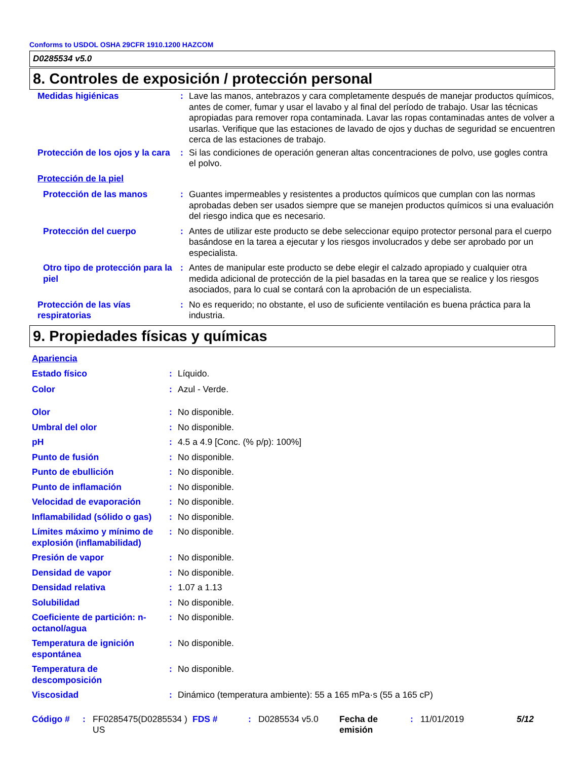Conforms to USDOL OSHA 29CFR 1910.1200 HAZCOM
D0285534 v5.0
8. Controles de exposición / protección personal
| Medidas higiénicas | : | Lave las manos, antebrazos y cara completamente después de manejar productos químicos, antes de comer, fumar y usar el lavabo y al final del período de trabajo. Usar las técnicas apropiadas para remover ropa contaminada. Lavar las ropas contaminadas antes de volver a usarlas. Verifique que las estaciones de lavado de ojos y duchas de seguridad se encuentren cerca de las estaciones de trabajo. |
| Protección de los ojos y la cara | : | Si las condiciones de operación generan altas concentraciones de polvo, use gogles contra el polvo. |
| Protección de la piel | | |
| Protección de las manos | : | Guantes impermeables y resistentes a productos químicos que cumplan con las normas aprobadas deben ser usados siempre que se manejen productos químicos si una evaluación del riesgo indica que es necesario. |
| Protección del cuerpo | : | Antes de utilizar este producto se debe seleccionar equipo protector personal para el cuerpo basándose en la tarea a ejecutar y los riesgos involucrados y debe ser aprobado por un especialista. |
| Otro tipo de protección para la piel | : | Antes de manipular este producto se debe elegir el calzado apropiado y cualquier otra medida adicional de protección de la piel basadas en la tarea que se realice y los riesgos asociados, para lo cual se contará con la aprobación de un especialista. |
| Protección de las vías respiratorias | : | No es requerido; no obstante, el uso de suficiente ventilación es buena práctica para la industria. |
9. Propiedades físicas y químicas
| Apariencia | | |
| Estado físico | : | Líquido. |
| Color | : | Azul - Verde. |
| Olor | : | No disponible. |
| Umbral del olor | : | No disponible. |
| pH | : | 4.5 a 4.9 [Conc. (% p/p): 100%] |
| Punto de fusión | : | No disponible. |
| Punto de ebullición | : | No disponible. |
| Punto de inflamación | : | No disponible. |
| Velocidad de evaporación | : | No disponible. |
| Inflamabilidad (sólido o gas) | : | No disponible. |
| Límites máximo y mínimo de explosión (inflamabilidad) | : | No disponible. |
| Presión de vapor | : | No disponible. |
| Densidad de vapor | : | No disponible. |
| Densidad relativa | : | 1.07 a 1.13 |
| Solubilidad | : | No disponible. |
| Coeficiente de partición: n-octanol/agua | : | No disponible. |
| Temperatura de ignición espontánea | : | No disponible. |
| Temperatura de descomposición | : | No disponible. |
| Viscosidad | : | Dinámico (temperatura ambiente): 55 a 165 mPa·s (55 a 165 cP) |
Código # : FF0285475(D0285534 ) US
FDS # : D0285534 v5.0 Fecha de emisión
: 11/01/2019 5/12